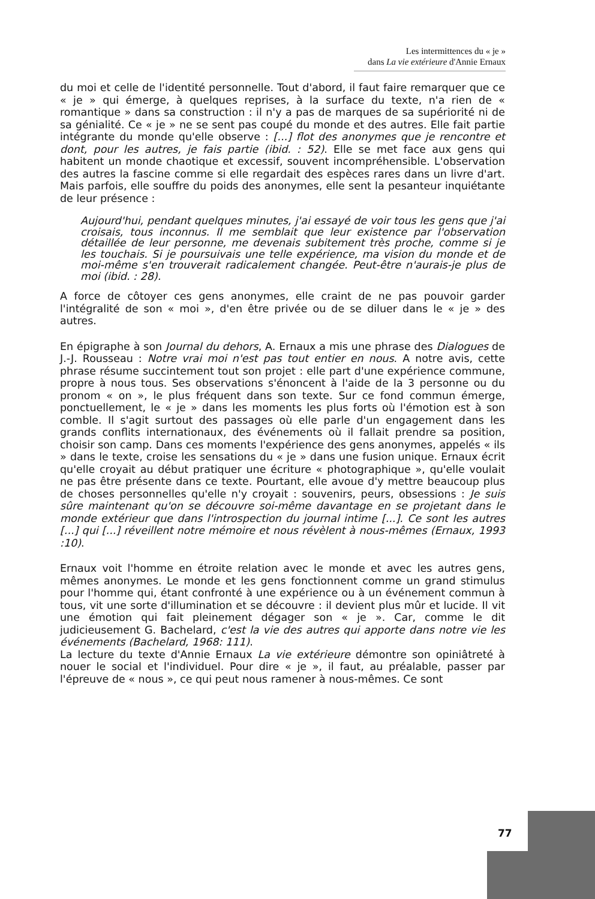Les intermittences du « je »
dans La vie extérieure d'Annie Ernaux
du moi et celle de l'identité personnelle. Tout d'abord, il faut faire remarquer que ce « je » qui émerge, à quelques reprises, à la surface du texte, n'a rien de « romantique » dans sa construction : il n'y a pas de marques de sa supériorité ni de sa génialité. Ce « je » ne se sent pas coupé du monde et des autres. Elle fait partie intégrante du monde qu'elle observe : [...] flot des anonymes que je rencontre et dont, pour les autres, je fais partie (ibid. : 52). Elle se met face aux gens qui habitent un monde chaotique et excessif, souvent incompréhensible. L'observation des autres la fascine comme si elle regardait des espèces rares dans un livre d'art. Mais parfois, elle souffre du poids des anonymes, elle sent la pesanteur inquiétante de leur présence :
Aujourd'hui, pendant quelques minutes, j'ai essayé de voir tous les gens que j'ai croisais, tous inconnus. Il me semblait que leur existence par l'observation détaillée de leur personne, me devenais subitement très proche, comme si je les touchais. Si je poursuivais une telle expérience, ma vision du monde et de moi-même s'en trouverait radicalement changée. Peut-être n'aurais-je plus de moi (ibid. : 28).
A force de côtoyer ces gens anonymes, elle craint de ne pas pouvoir garder l'intégralité de son « moi », d'en être privée ou de se diluer dans le « je » des autres.
En épigraphe à son Journal du dehors, A. Ernaux a mis une phrase des Dialogues de J.-J. Rousseau : Notre vrai moi n'est pas tout entier en nous. A notre avis, cette phrase résume succintement tout son projet : elle part d'une expérience commune, propre à nous tous. Ses observations s'énoncent à l'aide de la 3 personne ou du pronom « on », le plus fréquent dans son texte. Sur ce fond commun émerge, ponctuellement, le « je » dans les moments les plus forts où l'émotion est à son comble. Il s'agit surtout des passages où elle parle d'un engagement dans les grands conflits internationaux, des événements où il fallait prendre sa position, choisir son camp. Dans ces moments l'expérience des gens anonymes, appelés « ils » dans le texte, croise les sensations du « je » dans une fusion unique. Ernaux écrit qu'elle croyait au début pratiquer une écriture « photographique », qu'elle voulait ne pas être présente dans ce texte. Pourtant, elle avoue d'y mettre beaucoup plus de choses personnelles qu'elle n'y croyait : souvenirs, peurs, obsessions : Je suis sûre maintenant qu'on se découvre soi-même davantage en se projetant dans le monde extérieur que dans l'introspection du journal intime [...]. Ce sont les autres [...] qui [...] réveillent notre mémoire et nous révèlent à nous-mêmes (Ernaux, 1993 :10).
Ernaux voit l'homme en étroite relation avec le monde et avec les autres gens, mêmes anonymes. Le monde et les gens fonctionnent comme un grand stimulus pour l'homme qui, étant confronté à une expérience ou à un événement commun à tous, vit une sorte d'illumination et se découvre : il devient plus mûr et lucide. Il vit une émotion qui fait pleinement dégager son « je ». Car, comme le dit judicieusement G. Bachelard, c'est la vie des autres qui apporte dans notre vie les événements (Bachelard, 1968: 111).
La lecture du texte d'Annie Ernaux La vie extérieure démontre son opiniâtreté à nouer le social et l'individuel. Pour dire « je », il faut, au préalable, passer par l'épreuve de « nous », ce qui peut nous ramener à nous-mêmes. Ce sont
77